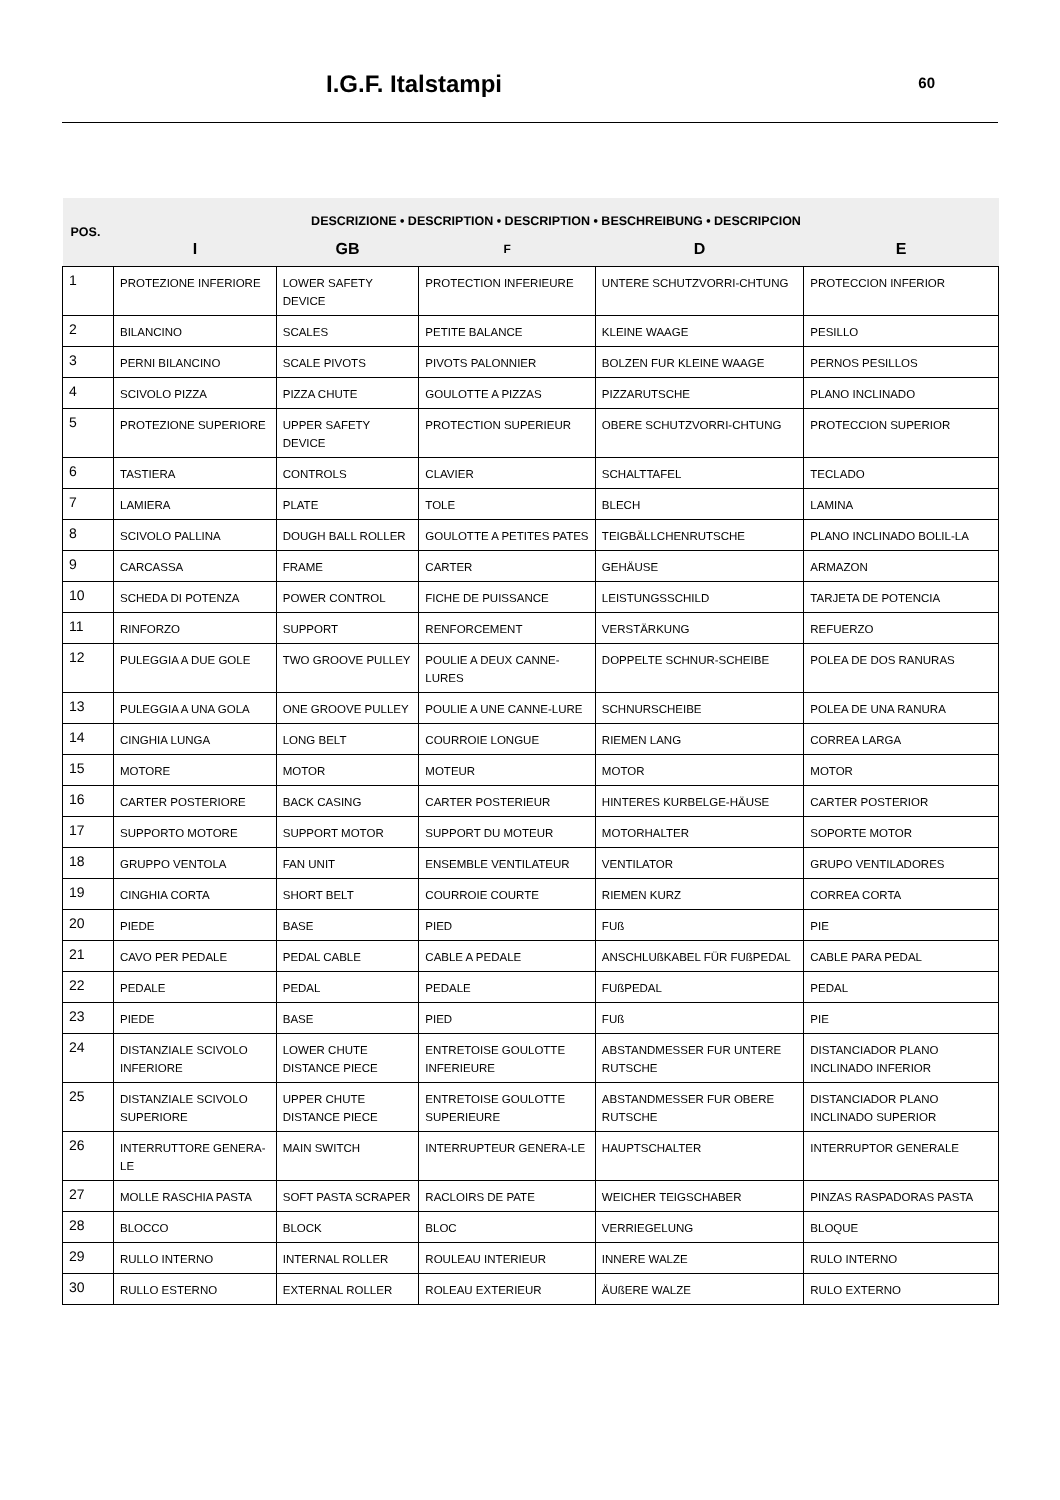I.G.F. Italstampi 60
| POS. | DESCRIZIONE • DESCRIPTION • DESCRIPTION • BESCHREIBUNG • DESCRIPCION | | | | |
| --- | --- | --- | --- | --- | --- |
| | I | GB | F | D | E |
| 1 | PROTEZIONE INFERIORE | LOWER SAFETY DEVICE | PROTECTION INFERIEURE | UNTERE SCHUTZVORRI-CHTUNG | PROTECCION INFERIOR |
| 2 | BILANCINO | SCALES | PETITE BALANCE | KLEINE WAAGE | PESILLO |
| 3 | PERNI BILANCINO | SCALE PIVOTS | PIVOTS PALONNIER | BOLZEN FUR KLEINE WAAGE | PERNOS PESILLOS |
| 4 | SCIVOLO PIZZA | PIZZA CHUTE | GOULOTTE A PIZZAS | PIZZARUTSCHE | PLANO INCLINADO |
| 5 | PROTEZIONE SUPERIORE | UPPER SAFETY DEVICE | PROTECTION SUPERIEUR | OBERE SCHUTZVORRI-CHTUNG | PROTECCION SUPERIOR |
| 6 | TASTIERA | CONTROLS | CLAVIER | SCHALTTAFEL | TECLADO |
| 7 | LAMIERA | PLATE | TOLE | BLECH | LAMINA |
| 8 | SCIVOLO PALLINA | DOUGH BALL ROLLER | GOULOTTE A PETITES PATES | TEIGBÄLLCHENRUTSCHE | PLANO INCLINADO BOLIL-LA |
| 9 | CARCASSA | FRAME | CARTER | GEHÄUSE | ARMAZON |
| 10 | SCHEDA DI POTENZA | POWER CONTROL | FICHE DE PUISSANCE | LEISTUNGSSCHILD | TARJETA DE POTENCIA |
| 11 | RINFORZO | SUPPORT | RENFORCEMENT | VERSTÄRKUNG | REFUERZO |
| 12 | PULEGGIA A DUE GOLE | TWO GROOVE PULLEY | POULIE A DEUX CANNE-LURES | DOPPELTE SCHNUR-SCHEIBE | POLEA DE DOS RANURAS |
| 13 | PULEGGIA A UNA GOLA | ONE GROOVE PULLEY | POULIE A UNE CANNE-LURE | SCHNURSCHEIBE | POLEA DE UNA RANURA |
| 14 | CINGHIA LUNGA | LONG BELT | COURROIE LONGUE | RIEMEN LANG | CORREA LARGA |
| 15 | MOTORE | MOTOR | MOTEUR | MOTOR | MOTOR |
| 16 | CARTER POSTERIORE | BACK CASING | CARTER POSTERIEUR | HINTERES KURBELGE-HÄUSE | CARTER POSTERIOR |
| 17 | SUPPORTO MOTORE | SUPPORT MOTOR | SUPPORT DU MOTEUR | MOTORHALTER | SOPORTE MOTOR |
| 18 | GRUPPO VENTOLA | FAN UNIT | ENSEMBLE VENTILATEUR | VENTILATOR | GRUPO VENTILADORES |
| 19 | CINGHIA CORTA | SHORT BELT | COURROIE COURTE | RIEMEN KURZ | CORREA CORTA |
| 20 | PIEDE | BASE | PIED | FUß | PIE |
| 21 | CAVO PER PEDALE | PEDAL CABLE | CABLE A PEDALE | ANSCHLUßKABEL FÜR FUßPEDAL | CABLE PARA PEDAL |
| 22 | PEDALE | PEDAL | PEDALE | FUßPEDAL | PEDAL |
| 23 | PIEDE | BASE | PIED | FUß | PIE |
| 24 | DISTANZIALE SCIVOLO INFERIORE | LOWER CHUTE DISTANCE PIECE | ENTRETOISE GOULOTTE INFERIEURE | ABSTANDMESSER FUR UNTERE RUTSCHE | DISTANCIADOR PLANO INCLINADO INFERIOR |
| 25 | DISTANZIALE SCIVOLO SUPERIORE | UPPER CHUTE DISTANCE PIECE | ENTRETOISE GOULOTTE SUPERIEURE | ABSTANDMESSER FUR OBERE RUTSCHE | DISTANCIADOR PLANO INCLINADO SUPERIOR |
| 26 | INTERRUTTORE GENERA-LE | MAIN SWITCH | INTERRUPTEUR GENERA-LE | HAUPTSCHALTER | INTERRUPTOR GENERALE |
| 27 | MOLLE RASCHIA PASTA | SOFT PASTA SCRAPER | RACLOIRS DE PATE | WEICHER TEIGSCHABER | PINZAS RASPADORAS PASTA |
| 28 | BLOCCO | BLOCK | BLOC | VERRIEGELUNG | BLOQUE |
| 29 | RULLO INTERNO | INTERNAL ROLLER | ROULEAU INTERIEUR | INNERE WALZE | RULO INTERNO |
| 30 | RULLO ESTERNO | EXTERNAL ROLLER | ROLEAU EXTERIEUR | ÄUßERE WALZE | RULO EXTERNO |